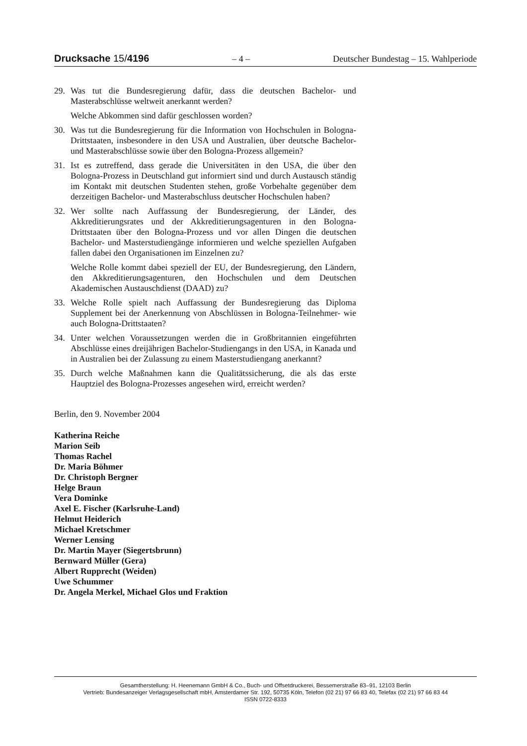Drucksache 15/4196 – 4 – Deutscher Bundestag – 15. Wahlperiode
29. Was tut die Bundesregierung dafür, dass die deutschen Bachelor- und Masterabschlüsse weltweit anerkannt werden?
Welche Abkommen sind dafür geschlossen worden?
30. Was tut die Bundesregierung für die Information von Hochschulen in Bologna-Drittstaaten, insbesondere in den USA und Australien, über deutsche Bachelor- und Masterabschlüsse sowie über den Bologna-Prozess allgemein?
31. Ist es zutreffend, dass gerade die Universitäten in den USA, die über den Bologna-Prozess in Deutschland gut informiert sind und durch Austausch ständig im Kontakt mit deutschen Studenten stehen, große Vorbehalte gegenüber dem derzeitigen Bachelor- und Masterabschluss deutscher Hochschulen haben?
32. Wer sollte nach Auffassung der Bundesregierung, der Länder, des Akkreditierungsrates und der Akkreditierungsagenturen in den Bologna-Drittstaaten über den Bologna-Prozess und vor allen Dingen die deutschen Bachelor- und Masterstudiengänge informieren und welche speziellen Aufgaben fallen dabei den Organisationen im Einzelnen zu?
Welche Rolle kommt dabei speziell der EU, der Bundesregierung, den Ländern, den Akkreditierungsagenturen, den Hochschulen und dem Deutschen Akademischen Austauschdienst (DAAD) zu?
33. Welche Rolle spielt nach Auffassung der Bundesregierung das Diploma Supplement bei der Anerkennung von Abschlüssen in Bologna-Teilnehmer- wie auch Bologna-Drittstaaten?
34. Unter welchen Voraussetzungen werden die in Großbritannien eingeführten Abschlüsse eines dreijährigen Bachelor-Studiengangs in den USA, in Kanada und in Australien bei der Zulassung zu einem Masterstudiengang anerkannt?
35. Durch welche Maßnahmen kann die Qualitätssicherung, die als das erste Hauptziel des Bologna-Prozesses angesehen wird, erreicht werden?
Berlin, den 9. November 2004
Katherina Reiche
Marion Seib
Thomas Rachel
Dr. Maria Böhmer
Dr. Christoph Bergner
Helge Braun
Vera Dominke
Axel E. Fischer (Karlsruhe-Land)
Helmut Heiderich
Michael Kretschmer
Werner Lensing
Dr. Martin Mayer (Siegertsbrunn)
Bernward Müller (Gera)
Albert Rupprecht (Weiden)
Uwe Schummer
Dr. Angela Merkel, Michael Glos und Fraktion
Gesamtherstellung: H. Heenemann GmbH & Co., Buch- und Offsetdruckerei, Bessemerstraße 83–91, 12103 Berlin
Vertrieb: Bundesanzeiger Verlagsgesellschaft mbH, Amsterdamer Str. 192, 50735 Köln, Telefon (02 21) 97 66 83 40, Telefax (02 21) 97 66 83 44
ISSN 0722-8333